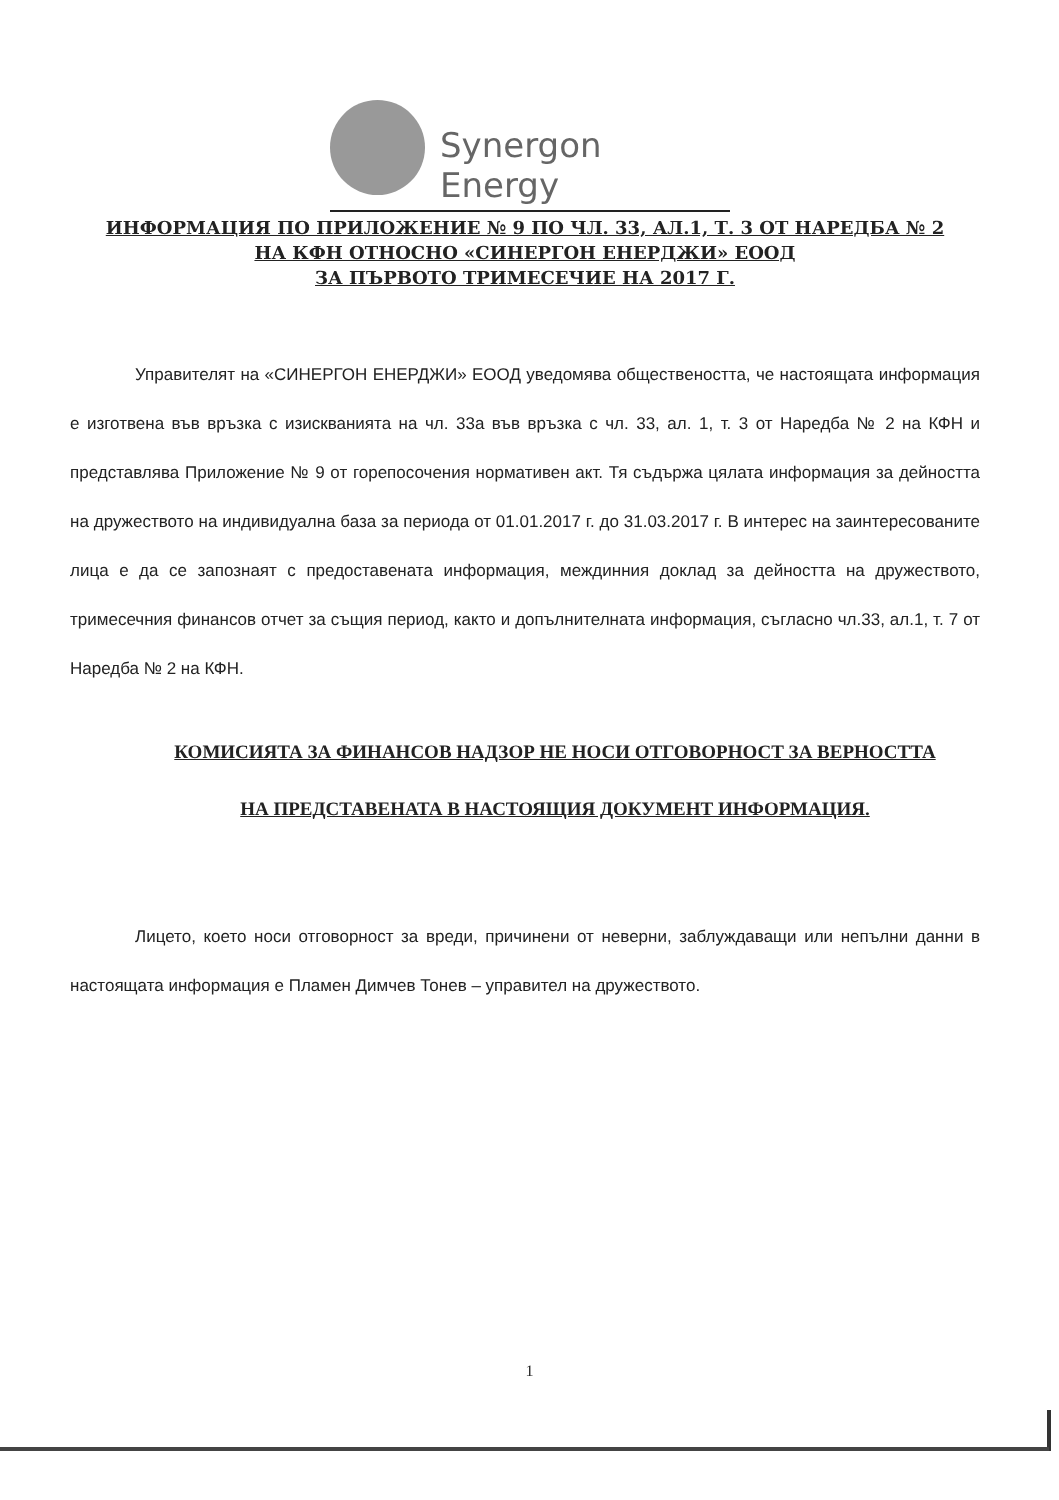Synergon Energy
ИНФОРМАЦИЯ ПО ПРИЛОЖЕНИЕ № 9 ПО ЧЛ. 33, АЛ.1, Т. 3 ОТ НАРЕДБА № 2
НА КФН ОТНОСНО «СИНЕРГОН ЕНЕРДЖИ» ЕООД
ЗА ПЪРВОТО ТРИМЕСЕЧИЕ НА 2017 Г.
Управителят на «СИНЕРГОН ЕНЕРДЖИ» ЕООД уведомява обществеността, че настоящата информация е изготвена във връзка с изискванията на чл. 33а във връзка с чл. 33, ал. 1, т. 3 от Наредба № 2 на КФН и представлява Приложение № 9 от горепосочения нормативен акт. Тя съдържа цялата информация за дейността на дружеството на индивидуална база за периода от 01.01.2017 г. до 31.03.2017 г. В интерес на заинтересованите лица е да се запознаят с предоставената информация, междинния доклад за дейността на дружеството, тримесечния финансов отчет за същия период, както и допълнителната информация, съгласно чл.33, ал.1, т. 7 от Наредба № 2 на КФН.
КОМИСИЯТА ЗА ФИНАНСОВ НАДЗОР НЕ НОСИ ОТГОВОРНОСТ ЗА ВЕРНОСТТА
НА ПРЕДСТАВЕНАТА В НАСТОЯЩИЯ ДОКУМЕНТ ИНФОРМАЦИЯ.
Лицето, което носи отговорност за вреди, причинени от неверни, заблуждаващи или непълни данни в настоящата информация е Пламен Димчев Тонев – управител на дружеството.
1